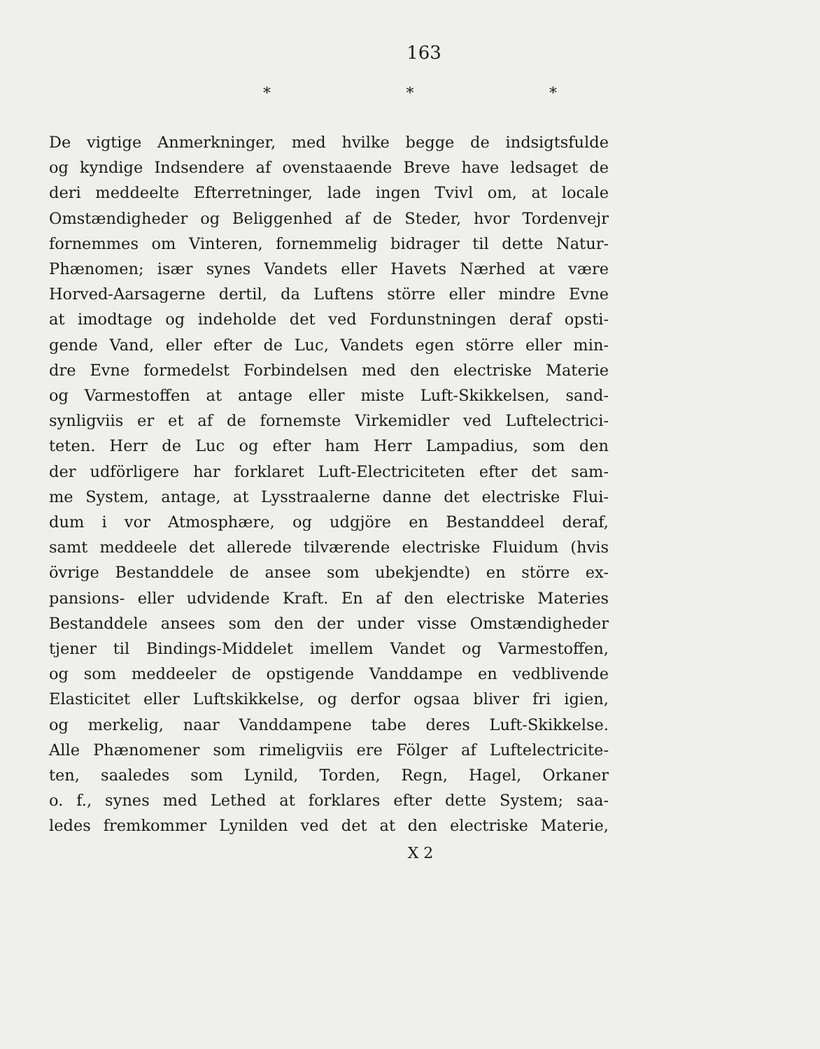163
* * *
De vigtige Anmerkninger, med hvilke begge de indsigtsfulde
og kyndige Indsendere af ovenstaaende Breve have ledsaget de
deri meddeelte Efterretninger, lade ingen Tvivl om, at locale
Omstændigheder og Beliggenhed af de Steder, hvor Tordenvejr
fornemmes om Vinteren, fornemmelig bidrager til dette Natur-
Phænomen; især synes Vandets eller Havets Nærhed at være
Horved-Aarsagerne dertil, da Luftens större eller mindre Evne
at imodtage og indeholde det ved Fordunstningen deraf opsti-
gende Vand, eller efter de Luc, Vandets egen större eller min-
dre Evne formedelst Forbindelsen med den electriske Materie
og Varmestoffen at antage eller miste Luft-Skikkelsen, sand-
synligviis er et af de fornemste Virkemidler ved Luftelectrici-
teten. Herr de Luc og efter ham Herr Lampadius, som den
der udförligere har forklaret Luft-Electriciteten efter det sam-
me System, antage, at Lysstraalerne danne det electriske Flui-
dum i vor Atmosphære, og udgjöre en Bestanddeel deraf,
samt meddeele det allerede tilværende electriske Fluidum (hvis
övrige Bestanddele de ansee som ubekjendte) en större ex-
pansions- eller udvidende Kraft. En af den electriske Materies
Bestanddele ansees som den der under visse Omstændigheder
tjener til Bindings-Middelet imellem Vandet og Varmestoffen,
og som meddeeler de opstigende Vanddampe en vedblivende
Elasticitet eller Luftskikkelse, og derfor ogsaa bliver fri igien,
og merkelig, naar Vanddampene tabe deres Luft-Skikkelse.
Alle Phænomener som rimeligviis ere Fölger af Luftelectricite-
ten, saaledes som Lynild, Torden, Regn, Hagel, Orkaner
o. f., synes med Lethed at forklares efter dette System; saa-
ledes fremkommer Lynilden ved det at den electriske Materie,
X 2